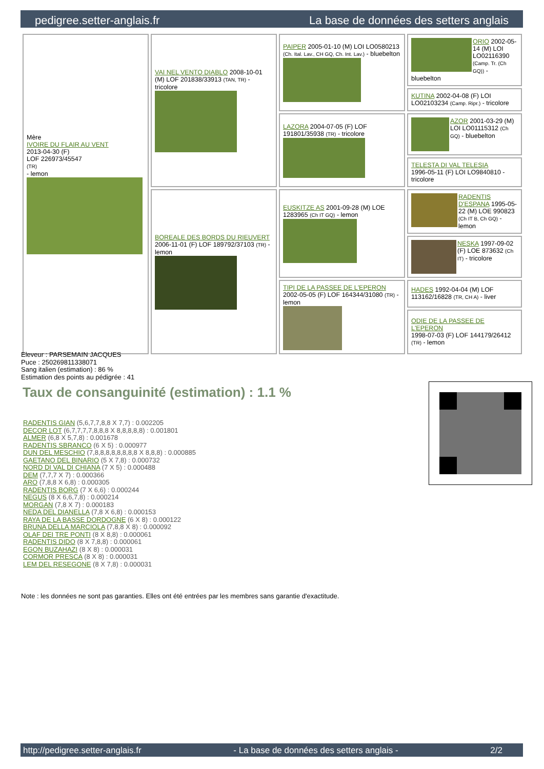pedigree.setter-anglais.fr La base de données des setters anglais
| Mère IVOIRE DU FLAIR AU VENT 2013-04-30 (F) LOF 226973/45547 (TR) - lemon | VAI NEL VENTO DIABLO 2008-10-01 (M) LOF 201838/33913 (TAN, TR) - tricolore | PAIPER 2005-01-10 (M) LOI LO0580213 (Ch. Ital. Lav., CH GQ, Ch. Int. Lav.) - bluebelton | ORIO 2002-05-14 (M) LOI LO02116390 (Camp. Tr. (Ch GQ)) - bluebelton |
| | | | KUTINA 2002-04-08 (F) LOI LO02103234 (Camp. Ripr.) - tricolore |
| | | LAZORA 2004-07-05 (F) LOF 191801/35938 (TR) - tricolore | AZOR 2001-03-29 (M) LOI LO01115312 (Ch GQ) - bluebelton |
| | | | TELESTA DI VAL TELESIA 1996-05-11 (F) LOI LO9840810 - tricolore |
| | BOREALE DES BORDS DU RIEUVERT 2006-11-01 (F) LOF 189792/37103 (TR) - lemon | EUSKITZE AS 2001-09-28 (M) LOE 1283965 (Ch IT GQ) - lemon | RADENTIS D'ESPANA 1995-05-22 (M) LOE 990823 (Ch IT B, Ch GQ) - lemon |
| | | | NESKA 1997-09-02 (F) LOE 873632 (Ch IT) - tricolore |
| | | TIPI DE LA PASSEE DE L'EPERON 2002-05-05 (F) LOF 164344/31080 (TR) - lemon | HADES 1992-04-04 (M) LOF 113162/16828 (TR, CH A) - liver |
| | | | ODIE DE LA PASSEE DE L'EPERON 1998-07-03 (F) LOF 144179/26412 (TR) - lemon |
Eleveur : PARSEMAIN JACQUES
Puce : 250269811338071
Sang italien (estimation) : 86 %
Estimation des points au pédigrée : 41
Taux de consanguinité (estimation) : 1.1 %
RADENTIS GIAN (5,6,7,7,8,8 X 7,7) : 0.002205
DECOR LOT (6,7,7,7,7,8,8,8 X 8,8,8,8,8) : 0.001801
ALMER (6,8 X 5,7,8) : 0.001678
RADENTIS SBRANCO (6 X 5) : 0.000977
DUN DEL MESCHIO (7,8,8,8,8,8,8,8,8 X 8,8,8) : 0.000885
GAETANO DEL BINARIO (5 X 7,8) : 0.000732
NORD DI VAL DI CHIANA (7 X 5) : 0.000488
DEM (7,7,7 X 7) : 0.000366
ARO (7,8,8 X 6,8) : 0.000305
RADENTIS BORG (7 X 6,6) : 0.000244
NEGUS (8 X 6,6,7,8) : 0.000214
MORGAN (7,8 X 7) : 0.000183
NEDA DEL DIANELLA (7,8 X 6,8) : 0.000153
RAYA DE LA BASSE DORDOGNE (6 X 8) : 0.000122
BRUNA DELLA MARCIOLA (7,8,8 X 8) : 0.000092
OLAF DEI TRE PONTI (8 X 8,8) : 0.000061
RADENTIS DIDO (8 X 7,8,8) : 0.000061
EGON BUZAHAZI (8 X 8) : 0.000031
CORMOR PRESCA (8 X 8) : 0.000031
LEM DEL RESEGONE (8 X 7,8) : 0.000031
Note : les données ne sont pas garanties. Elles ont été entrées par les membres sans garantie d'exactitude.
http://pedigree.setter-anglais.fr - La base de données des setters anglais - 2/2